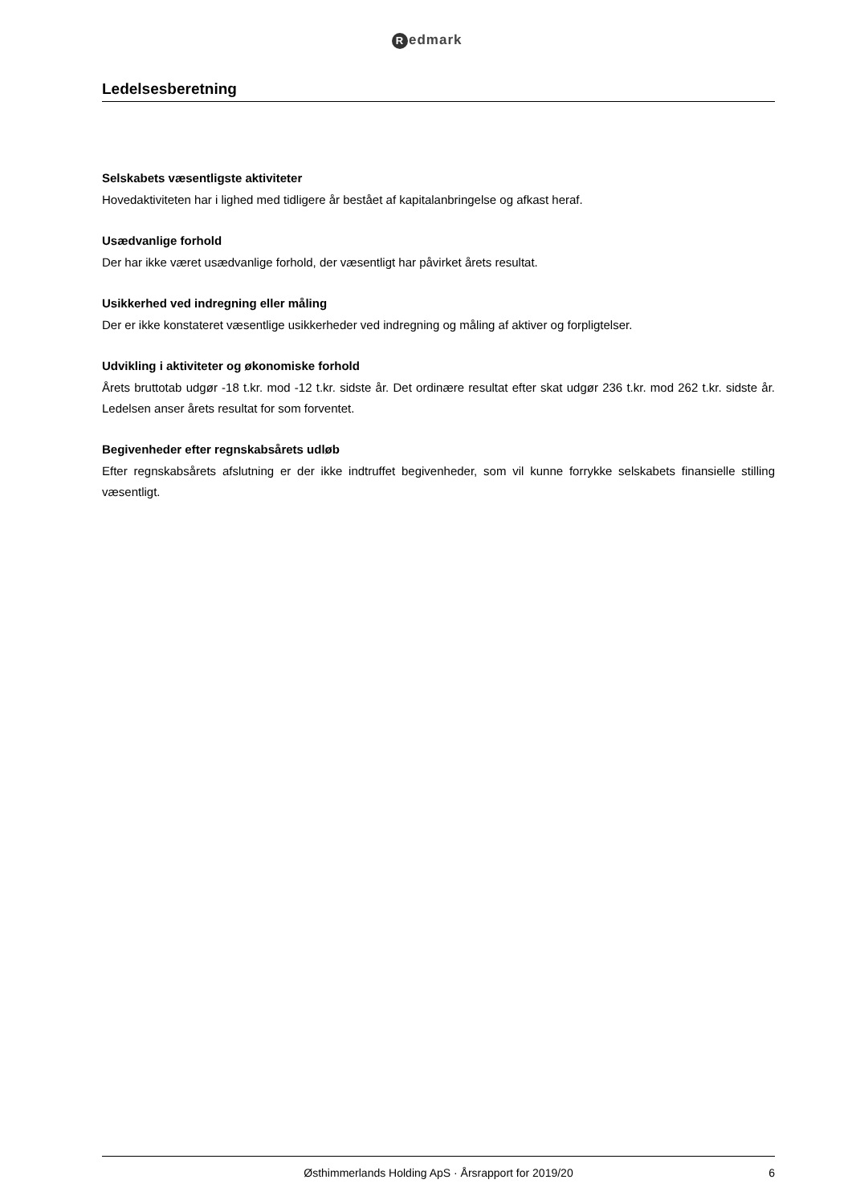Redmark
Ledelsesberetning
Selskabets væsentligste aktiviteter
Hovedaktiviteten har i lighed med tidligere år bestået af kapitalanbringelse og afkast heraf.
Usædvanlige forhold
Der har ikke været usædvanlige forhold, der væsentligt har påvirket årets resultat.
Usikkerhed ved indregning eller måling
Der er ikke konstateret væsentlige usikkerheder ved indregning og måling af aktiver og forpligtelser.
Udvikling i aktiviteter og økonomiske forhold
Årets bruttotab udgør -18 t.kr. mod -12 t.kr. sidste år. Det ordinære resultat efter skat udgør 236 t.kr. mod 262 t.kr. sidste år. Ledelsen anser årets resultat for som forventet.
Begivenheder efter regnskabsårets udløb
Efter regnskabsårets afslutning er der ikke indtruffet begivenheder, som vil kunne forrykke selskabets finansielle stilling væsentligt.
Østhimmerlands Holding ApS · Årsrapport for 2019/20 6